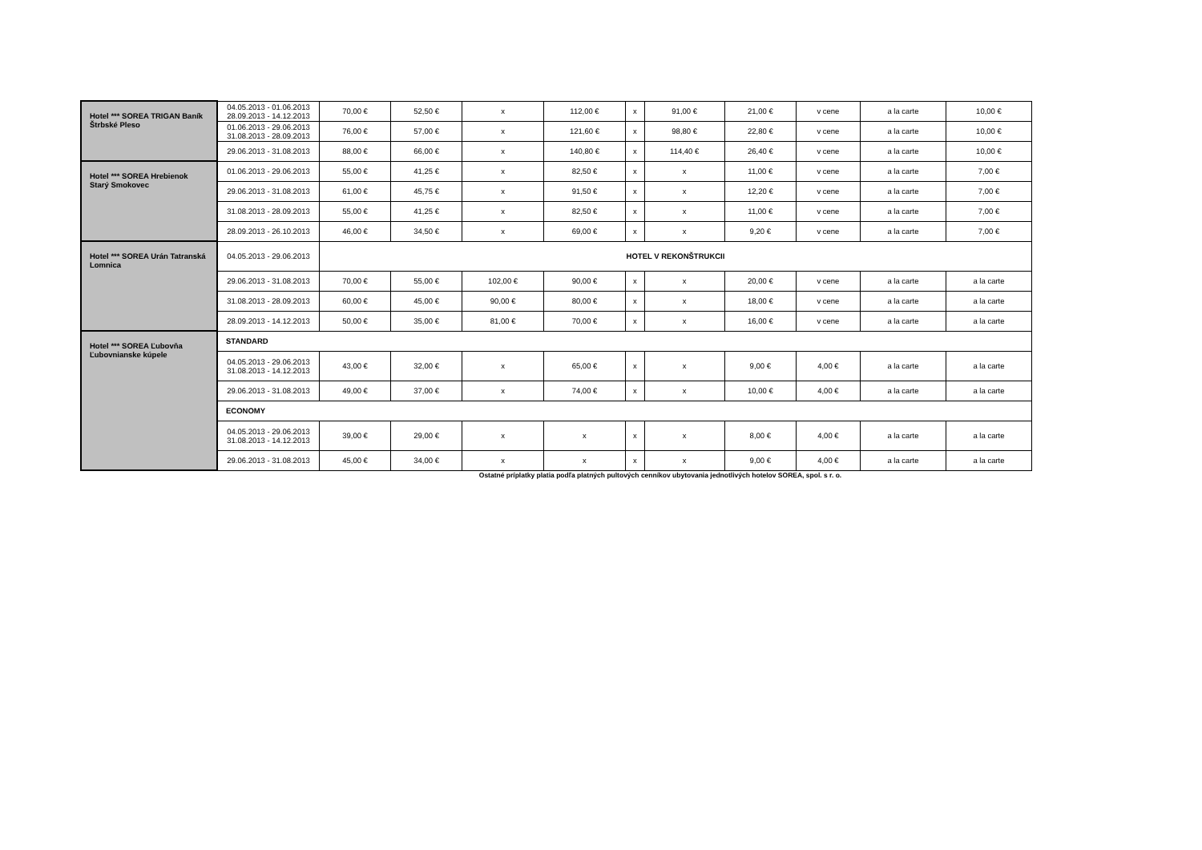| Hotel *** SOREA TRIGAN Baník Štrbské Pleso | 04.05.2013 - 01.06.2013 28.09.2013 - 14.12.2013 | 70,00 € | 52,50 € | x | 112,00 € | x | 91,00 € | 21,00 € | v cene | a la carte | 10,00 € |
| | 01.06.2013 - 29.06.2013 31.08.2013 - 28.09.2013 | 76,00 € | 57,00 € | x | 121,60 € | x | 98,80 € | 22,80 € | v cene | a la carte | 10,00 € |
| | 29.06.2013 - 31.08.2013 | 88,00 € | 66,00 € | x | 140,80 € | x | 114,40 € | 26,40 € | v cene | a la carte | 10,00 € |
| Hotel *** SOREA Hrebienok Starý Smokovec | 01.06.2013 - 29.06.2013 | 55,00 € | 41,25 € | x | 82,50 € | x | x | 11,00 € | v cene | a la carte | 7,00 € |
| | 29.06.2013 - 31.08.2013 | 61,00 € | 45,75 € | x | 91,50 € | x | x | 12,20 € | v cene | a la carte | 7,00 € |
| | 31.08.2013 - 28.09.2013 | 55,00 € | 41,25 € | x | 82,50 € | x | x | 11,00 € | v cene | a la carte | 7,00 € |
| | 28.09.2013 - 26.10.2013 | 46,00 € | 34,50 € | x | 69,00 € | x | x | 9,20 € | v cene | a la carte | 7,00 € |
| Hotel *** SOREA Urán Tatranská Lomnica | 04.05.2013 - 29.06.2013 | HOTEL V REKONŠTRUKCII | | | | | | | | | |
| | 29.06.2013 - 31.08.2013 | 70,00 € | 55,00 € | 102,00 € | 90,00 € | x | x | 20,00 € | v cene | a la carte | a la carte |
| | 31.08.2013 - 28.09.2013 | 60,00 € | 45,00 € | 90,00 € | 80,00 € | x | x | 18,00 € | v cene | a la carte | a la carte |
| | 28.09.2013 - 14.12.2013 | 50,00 € | 35,00 € | 81,00 € | 70,00 € | x | x | 16,00 € | v cene | a la carte | a la carte |
| Hotel *** SOREA Ľubovňa Ľubovnianske kúpele | STANDARD | | | | | | | | | | |
| | 04.05.2013 - 29.06.2013 31.08.2013 - 14.12.2013 | 43,00 € | 32,00 € | x | 65,00 € | x | x | 9,00 € | 4,00 € | a la carte | a la carte |
| | 29.06.2013 - 31.08.2013 | 49,00 € | 37,00 € | x | 74,00 € | x | x | 10,00 € | 4,00 € | a la carte | a la carte |
| | ECONOMY | | | | | | | | | | |
| | 04.05.2013 - 29.06.2013 31.08.2013 - 14.12.2013 | 39,00 € | 29,00 € | x | x | x | x | 8,00 € | 4,00 € | a la carte | a la carte |
| | 29.06.2013 - 31.08.2013 | 45,00 € | 34,00 € | x | x | x | x | 9,00 € | 4,00 € | a la carte | a la carte |
Ostatné príplatky platia podľa platných pultových cenníkov ubytovania jednotlivých hotelov SOREA, spol. s r. o.